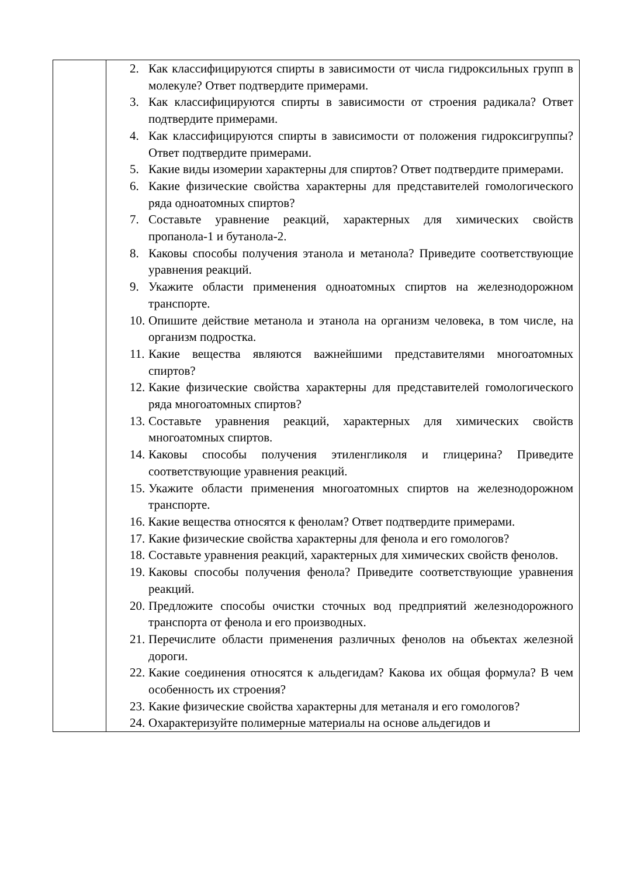| | 2. Как классифицируются спирты в зависимости от числа гидроксильных групп в молекуле? Ответ подтвердите примерами. 3. Как классифицируются спирты в зависимости от строения радикала? Ответ подтвердите примерами. 4. Как классифицируются спирты в зависимости от положения гидроксигруппы? Ответ подтвердите примерами. 5. Какие виды изомерии характерны для спиртов? Ответ подтвердите примерами. 6. Какие физические свойства характерны для представителей гомологического ряда одноатомных спиртов? 7. Составьте уравнение реакций, характерных для химических свойств пропанола-1 и бутанола-2. 8. Каковы способы получения этанола и метанола? Приведите соответствующие уравнения реакций. 9. Укажите области применения одноатомных спиртов на железнодорожном транспорте. 10. Опишите действие метанола и этанола на организм человека, в том числе, на организм подростка. 11. Какие вещества являются важнейшими представителями многоатомных спиртов? 12. Какие физические свойства характерны для представителей гомологического ряда многоатомных спиртов? 13. Составьте уравнения реакций, характерных для химических свойств многоатомных спиртов. 14. Каковы способы получения этиленгликоля и глицерина? Приведите соответствующие уравнения реакций. 15. Укажите области применения многоатомных спиртов на железнодорожном транспорте. 16. Какие вещества относятся к фенолам? Ответ подтвердите примерами. 17. Какие физические свойства характерны для фенола и его гомологов? 18. Составьте уравнения реакций, характерных для химических свойств фенолов. 19. Каковы способы получения фенола? Приведите соответствующие уравнения реакций. 20. Предложите способы очистки сточных вод предприятий железнодорожного транспорта от фенола и его производных. 21. Перечислите области применения различных фенолов на объектах железной дороги. 22. Какие соединения относятся к альдегидам? Какова их общая формула? В чем особенность их строения? 23. Какие физические свойства характерны для метаналя и его гомологов? 24. Охарактеризуйте полимерные материалы на основе альдегидов и |